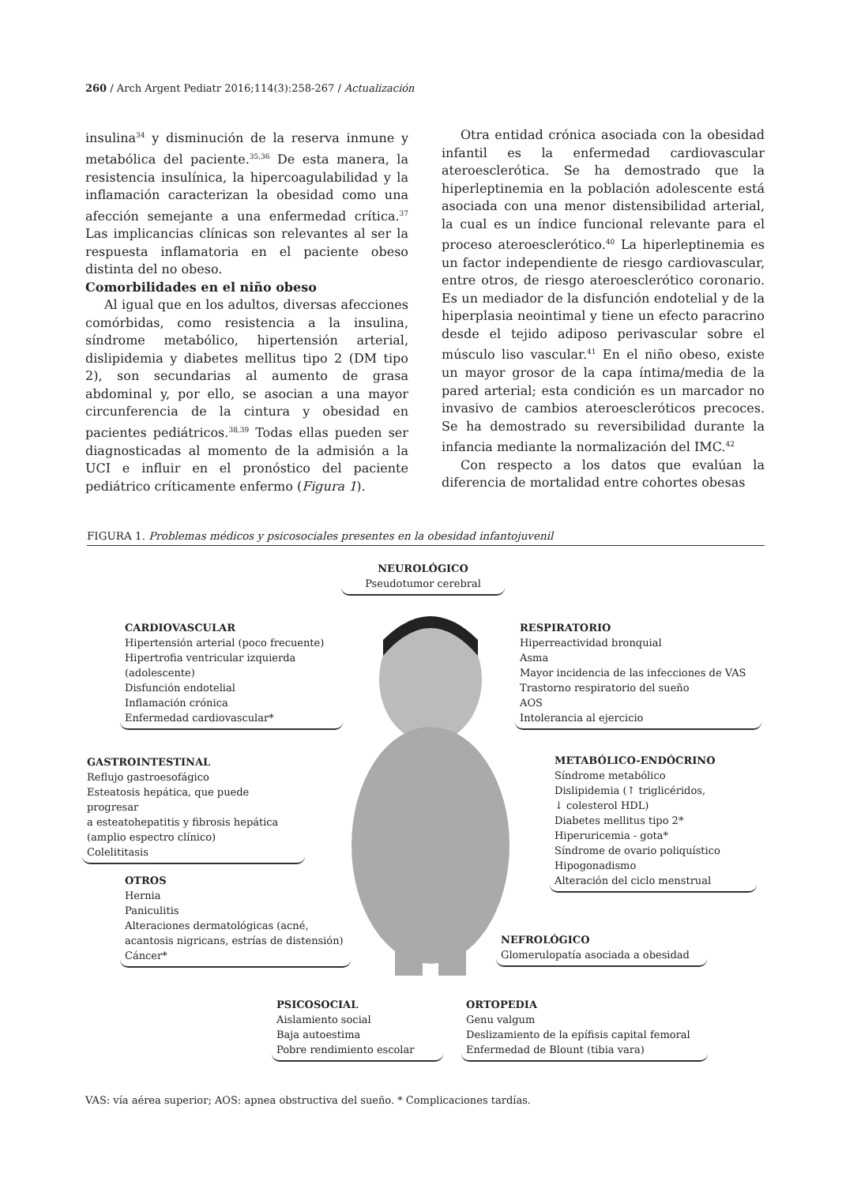260 / Arch Argent Pediatr 2016;114(3):258-267 / Actualización
insulina<sup>34</sup> y disminución de la reserva inmune y metabólica del paciente.<sup>35,36</sup> De esta manera, la resistencia insulínica, la hipercoagulabilidad y la inflamación caracterizan la obesidad como una afección semejante a una enfermedad crítica.<sup>37</sup> Las implicancias clínicas son relevantes al ser la respuesta inflamatoria en el paciente obeso distinta del no obeso.
Comorbilidades en el niño obeso
Al igual que en los adultos, diversas afecciones comórbidas, como resistencia a la insulina, síndrome metabólico, hipertensión arterial, dislipidemia y diabetes mellitus tipo 2 (DM tipo 2), son secundarias al aumento de grasa abdominal y, por ello, se asocian a una mayor circunferencia de la cintura y obesidad en pacientes pediátricos.<sup>38,39</sup> Todas ellas pueden ser diagnosticadas al momento de la admisión a la UCI e influir en el pronóstico del paciente pediátrico críticamente enfermo (Figura 1).
Otra entidad crónica asociada con la obesidad infantil es la enfermedad cardiovascular ateroesclerótica. Se ha demostrado que la hiperleptinemia en la población adolescente está asociada con una menor distensibilidad arterial, la cual es un índice funcional relevante para el proceso ateroesclerótico.<sup>40</sup> La hiperleptinemia es un factor independiente de riesgo cardiovascular, entre otros, de riesgo ateroesclerótico coronario. Es un mediador de la disfunción endotelial y de la hiperplasia neointimal y tiene un efecto paracrino desde el tejido adiposo perivascular sobre el músculo liso vascular.<sup>41</sup> En el niño obeso, existe un mayor grosor de la capa íntima/media de la pared arterial; esta condición es un marcador no invasivo de cambios ateroescleróticos precoces. Se ha demostrado su reversibilidad durante la infancia mediante la normalización del IMC.<sup>42</sup>
Con respecto a los datos que evalúan la diferencia de mortalidad entre cohortes obesas
FIGURA 1. Problemas médicos y psicosociales presentes en la obesidad infantojuvenil
NEUROLÓGICO
Pseudotumor cerebral
CARDIOVASCULAR
Hipertensión arterial (poco frecuente)
Hipertrofia ventricular izquierda
(adolescente)
Disfunción endotelial
Inflamación crónica
Enfermedad cardiovascular*
RESPIRATORIO
Hiperreactividad bronquial
Asma
Mayor incidencia de las infecciones de VAS
Trastorno respiratorio del sueño
AOS
Intolerancia al ejercicio
GASTROINTESTINAL
Reflujo gastroesofágico
Esteatosis hepática, que puede progresar
a esteatohepatitis y fibrosis hepática
(amplio espectro clínico)
Colelititasis
METABÓLICO-ENDÓCRINO
Síndrome metabólico
Dislipidemia (↑ triglicéridos,
↓ colesterol HDL)
Diabetes mellitus tipo 2*
Hiperuricemia - gota*
Síndrome de ovario poliquístico
Hipogonadismo
Alteración del ciclo menstrual
OTROS
Hernia
Paniculitis
Alteraciones dermatológicas (acné,
acantosis nigricans, estrías de distensión)
Cáncer*
NEFROLÓGICO
Glomerulopatía asociada a obesidad
PSICOSOCIAL
Aislamiento social
Baja autoestima
Pobre rendimiento escolar
ORTOPEDIA
Genu valgum
Deslizamiento de la epífisis capital femoral
Enfermedad de Blount (tibia vara)
VAS: vía aérea superior; AOS: apnea obstructiva del sueño. * Complicaciones tardías.